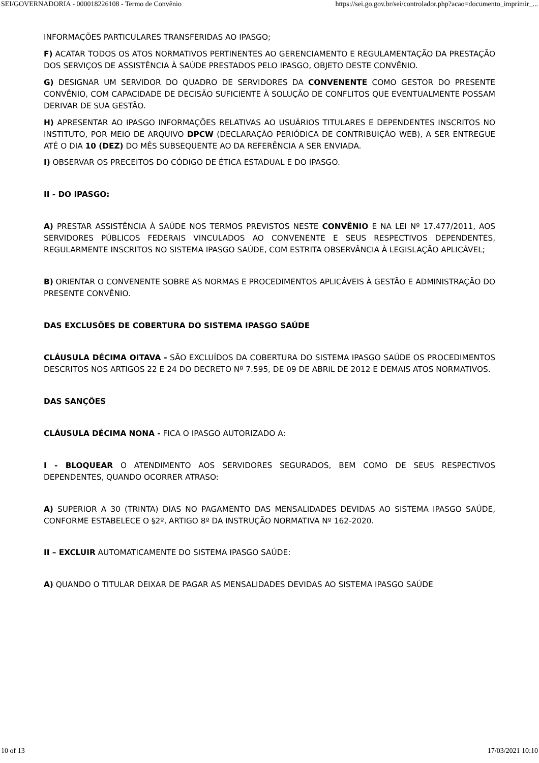SEI/GOVERNADORIA - 000018226108 - Termo de Convênio https://sei.go.gov.br/sei/controlador.php?acao=documento_imprimir_...
INFORMAÇÕES PARTICULARES TRANSFERIDAS AO IPASGO;
F) ACATAR TODOS OS ATOS NORMATIVOS PERTINENTES AO GERENCIAMENTO E REGULAMENTAÇÃO DA PRESTAÇÃO DOS SERVIÇOS DE ASSISTÊNCIA À SAÚDE PRESTADOS PELO IPASGO, OBJETO DESTE CONVÊNIO.
G) DESIGNAR UM SERVIDOR DO QUADRO DE SERVIDORES DA CONVENENTE COMO GESTOR DO PRESENTE CONVÊNIO, COM CAPACIDADE DE DECISÃO SUFICIENTE À SOLUÇÃO DE CONFLITOS QUE EVENTUALMENTE POSSAM DERIVAR DE SUA GESTÃO.
H) APRESENTAR AO IPASGO INFORMAÇÕES RELATIVAS AO USUÁRIOS TITULARES E DEPENDENTES INSCRITOS NO INSTITUTO, POR MEIO DE ARQUIVO DPCW (DECLARAÇÃO PERIÓDICA DE CONTRIBUIÇÃO WEB), A SER ENTREGUE ATÉ O DIA 10 (DEZ) DO MÊS SUBSEQUENTE AO DA REFERÊNCIA A SER ENVIADA.
I) OBSERVAR OS PRECEITOS DO CÓDIGO DE ÉTICA ESTADUAL E DO IPASGO.
II - DO IPASGO:
A) PRESTAR ASSISTÊNCIA À SAÚDE NOS TERMOS PREVISTOS NESTE CONVÊNIO E NA LEI Nº 17.477/2011, AOS SERVIDORES PÚBLICOS FEDERAIS VINCULADOS AO CONVENENTE E SEUS RESPECTIVOS DEPENDENTES, REGULARMENTE INSCRITOS NO SISTEMA IPASGO SAÚDE, COM ESTRITA OBSERVÂNCIA À LEGISLAÇÃO APLICÁVEL;
B) ORIENTAR O CONVENENTE SOBRE AS NORMAS E PROCEDIMENTOS APLICÁVEIS À GESTÃO E ADMINISTRAÇÃO DO PRESENTE CONVÊNIO.
DAS EXCLUSÕES DE COBERTURA DO SISTEMA IPASGO SAÚDE
CLÁUSULA DÉCIMA OITAVA - SÃO EXCLUÍDOS DA COBERTURA DO SISTEMA IPASGO SAÚDE OS PROCEDIMENTOS DESCRITOS NOS ARTIGOS 22 E 24 DO DECRETO Nº 7.595, DE 09 DE ABRIL DE 2012 E DEMAIS ATOS NORMATIVOS.
DAS SANÇÕES
CLÁUSULA DÉCIMA NONA - FICA O IPASGO AUTORIZADO A:
I - BLOQUEAR O ATENDIMENTO AOS SERVIDORES SEGURADOS, BEM COMO DE SEUS RESPECTIVOS DEPENDENTES, QUANDO OCORRER ATRASO:
A) SUPERIOR A 30 (TRINTA) DIAS NO PAGAMENTO DAS MENSALIDADES DEVIDAS AO SISTEMA IPASGO SAÚDE, CONFORME ESTABELECE O §2º, ARTIGO 8º DA INSTRUÇÃO NORMATIVA Nº 162-2020.
II – EXCLUIR AUTOMATICAMENTE DO SISTEMA IPASGO SAÚDE:
A) QUANDO O TITULAR DEIXAR DE PAGAR AS MENSALIDADES DEVIDAS AO SISTEMA IPASGO SAÚDE
10 of 13 17/03/2021 10:10